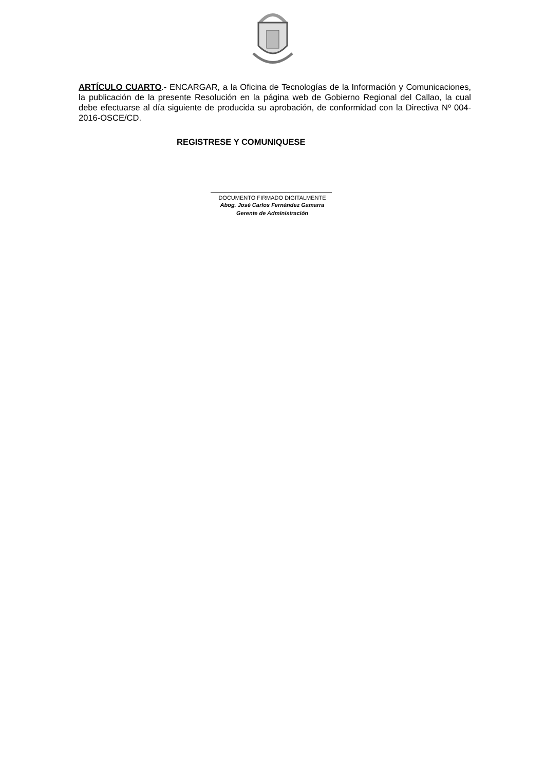ARTÍCULO CUARTO.- ENCARGAR, a la Oficina de Tecnologías de la Información y Comunicaciones, la publicación de la presente Resolución en la página web de Gobierno Regional del Callao, la cual debe efectuarse al día siguiente de producida su aprobación, de conformidad con la Directiva Nº 004-2016-OSCE/CD.
REGISTRESE Y COMUNIQUESE
DOCUMENTO FIRMADO DIGITALMENTE
Abog. José Carlos Fernández Gamarra
Gerente de Administración